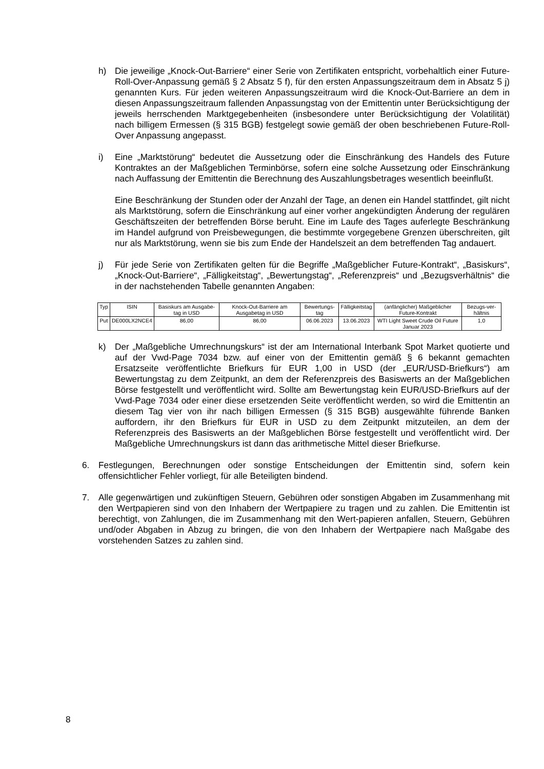h) Die jeweilige „Knock-Out-Barriere“ einer Serie von Zertifikaten entspricht, vorbehaltlich einer Future-Roll-Over-Anpassung gemäß § 2 Absatz 5 f), für den ersten Anpassungszeitraum dem in Absatz 5 j) genannten Kurs. Für jeden weiteren Anpassungszeitraum wird die Knock-Out-Barriere an dem in diesen Anpassungszeitraum fallenden Anpassungstag von der Emittentin unter Berücksichtigung der jeweils herrschenden Marktgegebenheiten (insbesondere unter Berücksichtigung der Volatilität) nach billigem Ermessen (§ 315 BGB) festgelegt sowie gemäß der oben beschriebenen Future-Roll-Over Anpassung angepasst.
i) Eine „Marktstörung“ bedeutet die Aussetzung oder die Einschränkung des Handels des Future Kontraktes an der Maßgeblichen Terminbörse, sofern eine solche Aussetzung oder Einschränkung nach Auffassung der Emittentin die Berechnung des Auszahlungsbetrages wesentlich beeinflußt.
Eine Beschränkung der Stunden oder der Anzahl der Tage, an denen ein Handel stattfindet, gilt nicht als Marktstörung, sofern die Einschränkung auf einer vorher angekündigten Änderung der regulären Geschäftszeiten der betreffenden Börse beruht. Eine im Laufe des Tages auferlegte Beschränkung im Handel aufgrund von Preisbewegungen, die bestimmte vorgegebene Grenzen überschreiten, gilt nur als Marktstörung, wenn sie bis zum Ende der Handelszeit an dem betreffenden Tag andauert.
j) Für jede Serie von Zertifikaten gelten für die Begriffe „Maßgeblicher Future-Kontrakt“, „Basiskurs“, „Knock-Out-Barriere“, „Fälligkeitstag“, „Bewertungstag“, „Referenzpreis“ und „Bezugsverhältnis“ die in der nachstehenden Tabelle genannten Angaben:
| Typ | ISIN | Basiskurs am Ausgabe-tag in USD | Knock-Out-Barriere am Ausgabetag in USD | Bewertungs-tag | Fälligkeitstag | (anfänglicher) Maßgeblicher Future-Kontrakt | Bezugs-ver-hältnis |
| --- | --- | --- | --- | --- | --- | --- | --- |
| Put | DE000LX2NCE4 | 86,00 | 86,00 | 06.06.2023 | 13.06.2023 | WTI Light Sweet Crude Oil Future Januar 2023 | 1,0 |
k) Der „Maßgebliche Umrechnungskurs“ ist der am International Interbank Spot Market quotierte und auf der Vwd-Page 7034 bzw. auf einer von der Emittentin gemäß § 6 bekannt gemachten Ersatzseite veröffentlichte Briefkurs für EUR 1,00 in USD (der „EUR/USD-Briefkurs“) am Bewertungstag zu dem Zeitpunkt, an dem der Referenzpreis des Basiswerts an der Maßgeblichen Börse festgestellt und veröffentlicht wird. Sollte am Bewertungstag kein EUR/USD-Briefkurs auf der Vwd-Page 7034 oder einer diese ersetzenden Seite veröffentlicht werden, so wird die Emittentin an diesem Tag vier von ihr nach billigen Ermessen (§ 315 BGB) ausgewählte führende Banken auffordern, ihr den Briefkurs für EUR in USD zu dem Zeitpunkt mitzuteilen, an dem der Referenzpreis des Basiswerts an der Maßgeblichen Börse festgestellt und veröffentlicht wird. Der Maßgebliche Umrechnungskurs ist dann das arithmetische Mittel dieser Briefkurse.
6. Festlegungen, Berechnungen oder sonstige Entscheidungen der Emittentin sind, sofern kein offensichtlicher Fehler vorliegt, für alle Beteiligten bindend.
7. Alle gegenwärtigen und zukünftigen Steuern, Gebühren oder sonstigen Abgaben im Zusammenhang mit den Wertpapieren sind von den Inhabern der Wertpapiere zu tragen und zu zahlen. Die Emittentin ist berechtigt, von Zahlungen, die im Zusammenhang mit den Wert-papieren anfallen, Steuern, Gebühren und/oder Abgaben in Abzug zu bringen, die von den Inhabern der Wertpapiere nach Maßgabe des vorstehenden Satzes zu zahlen sind.
8